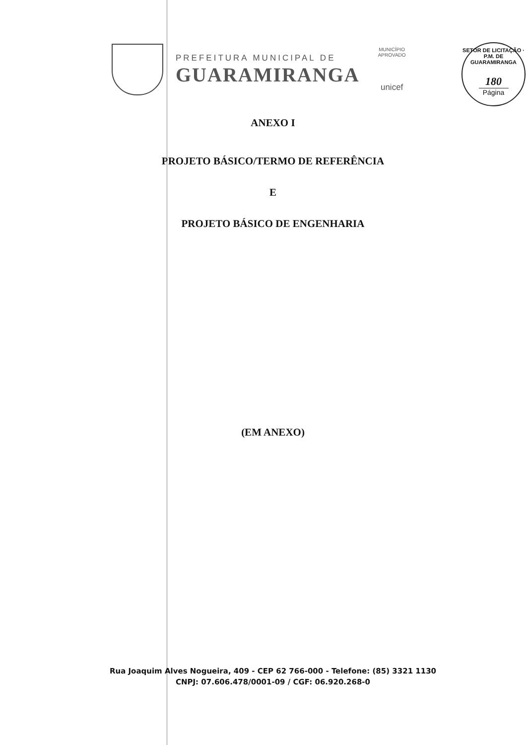PREFEITURA MUNICIPAL DE
GUARAMIRANGA
MUNICÍPIO APROVADO
unicef
SETOR DE LICITAÇÃO · P.M. DE GUARAMIRANGA
180
Página
ANEXO I
PROJETO BÁSICO/TERMO DE REFERÊNCIA
E
PROJETO BÁSICO DE ENGENHARIA
(EM ANEXO)
Rua Joaquim Alves Nogueira, 409 - CEP 62 766-000 - Telefone: (85) 3321 1130
CNPJ: 07.606.478/0001-09 / CGF: 06.920.268-0